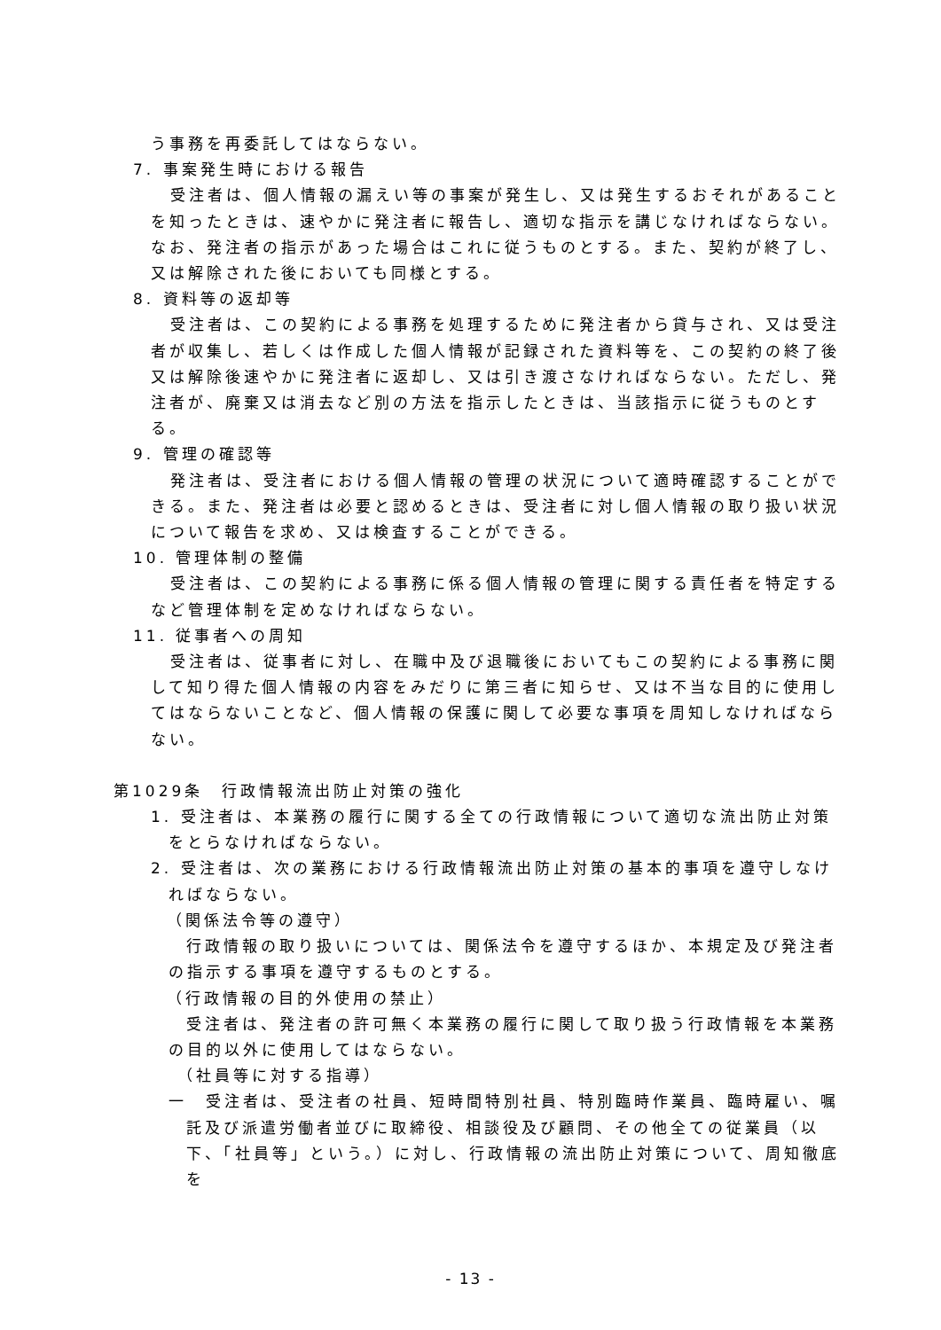う事務を再委託してはならない。
7. 事案発生時における報告
受注者は、個人情報の漏えい等の事案が発生し、又は発生するおそれがあることを知ったときは、速やかに発注者に報告し、適切な指示を講じなければならない。なお、発注者の指示があった場合はこれに従うものとする。また、契約が終了し、又は解除された後においても同様とする。
8. 資料等の返却等
受注者は、この契約による事務を処理するために発注者から貸与され、又は受注者が収集し、若しくは作成した個人情報が記録された資料等を、この契約の終了後又は解除後速やかに発注者に返却し、又は引き渡さなければならない。ただし、発注者が、廃棄又は消去など別の方法を指示したときは、当該指示に従うものとする。
9. 管理の確認等
発注者は、受注者における個人情報の管理の状況について適時確認することができる。また、発注者は必要と認めるときは、受注者に対し個人情報の取り扱い状況について報告を求め、又は検査することができる。
10. 管理体制の整備
受注者は、この契約による事務に係る個人情報の管理に関する責任者を特定するなど管理体制を定めなければならない。
11. 従事者への周知
受注者は、従事者に対し、在職中及び退職後においてもこの契約による事務に関して知り得た個人情報の内容をみだりに第三者に知らせ、又は不当な目的に使用してはならないことなど、個人情報の保護に関して必要な事項を周知しなければならない。
第1029条　行政情報流出防止対策の強化
1. 受注者は、本業務の履行に関する全ての行政情報について適切な流出防止対策をとらなければならない。
2. 受注者は、次の業務における行政情報流出防止対策の基本的事項を遵守しなければならない。
（関係法令等の遵守）
行政情報の取り扱いについては、関係法令を遵守するほか、本規定及び発注者の指示する事項を遵守するものとする。
（行政情報の目的外使用の禁止）
受注者は、発注者の許可無く本業務の履行に関して取り扱う行政情報を本業務の目的以外に使用してはならない。
（社員等に対する指導）
一　受注者は、受注者の社員、短時間特別社員、特別臨時作業員、臨時雇い、嘱託及び派遣労働者並びに取締役、相談役及び顧問、その他全ての従業員（以下、「社員等」という。）に対し、行政情報の流出防止対策について、周知徹底を
- 13 -